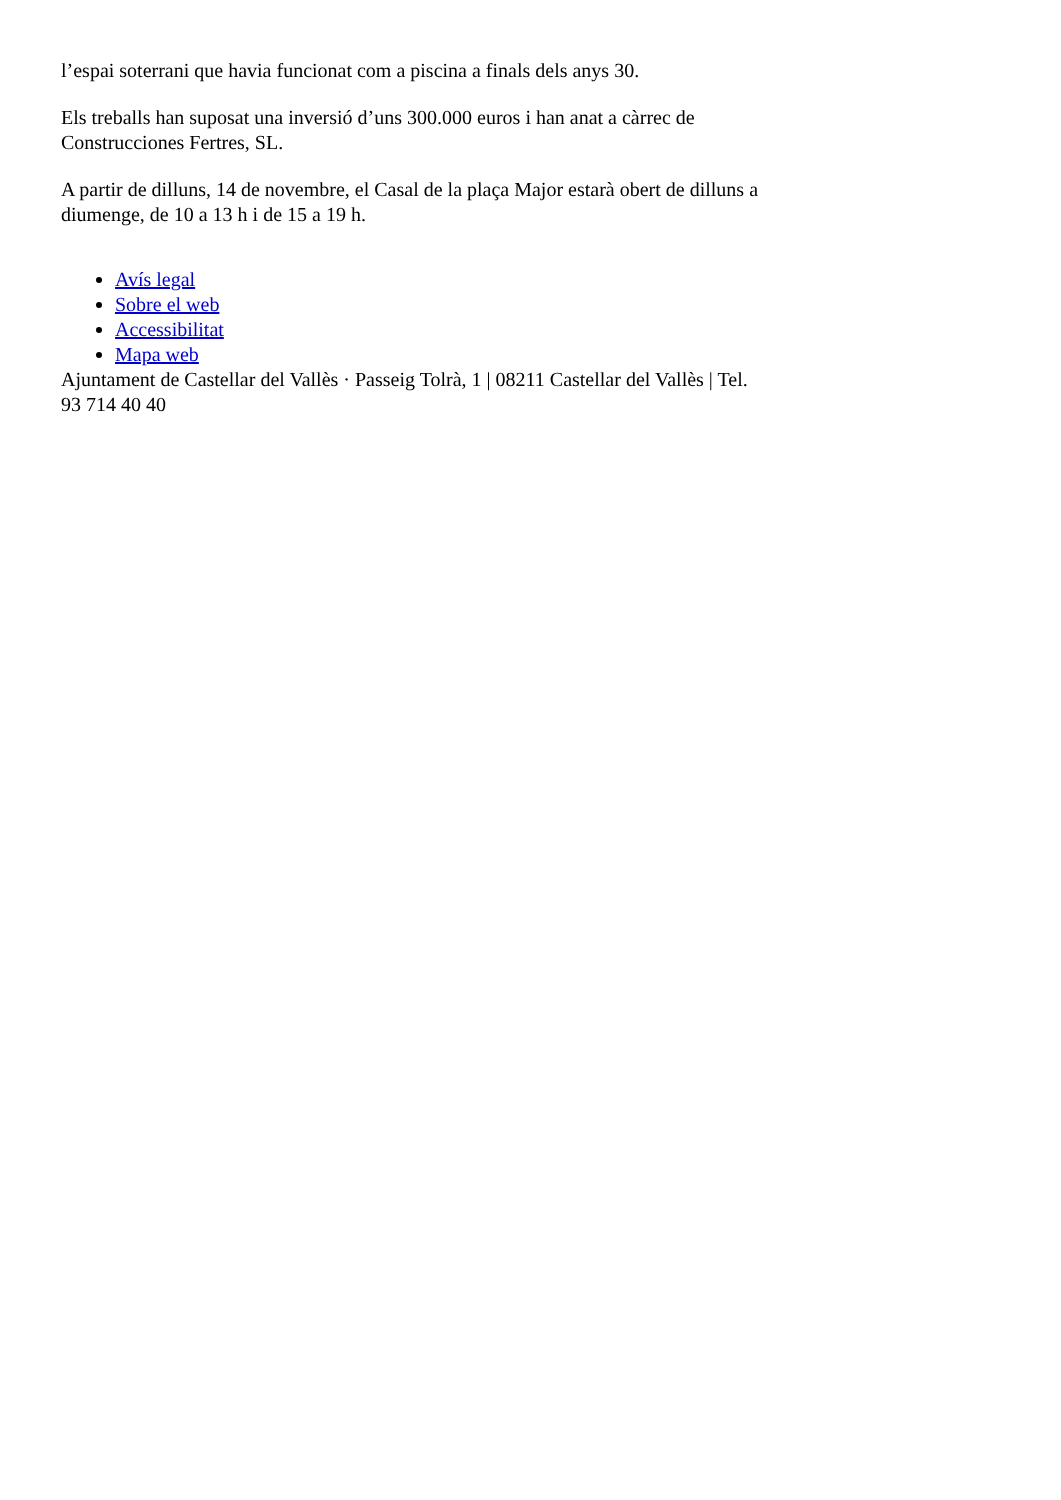l’espai soterrani que havia funcionat com a piscina a finals dels anys 30.
Els treballs han suposat una inversió d’uns 300.000 euros i han anat a càrrec de Construcciones Fertres, SL.
A partir de dilluns, 14 de novembre, el Casal de la plaça Major estarà obert de dilluns a diumenge, de 10 a 13 h i de 15 a 19 h.
Avís legal
Sobre el web
Accessibilitat
Mapa web
Ajuntament de Castellar del Vallès · Passeig Tolrà, 1 | 08211 Castellar del Vallès | Tel. 93 714 40 40